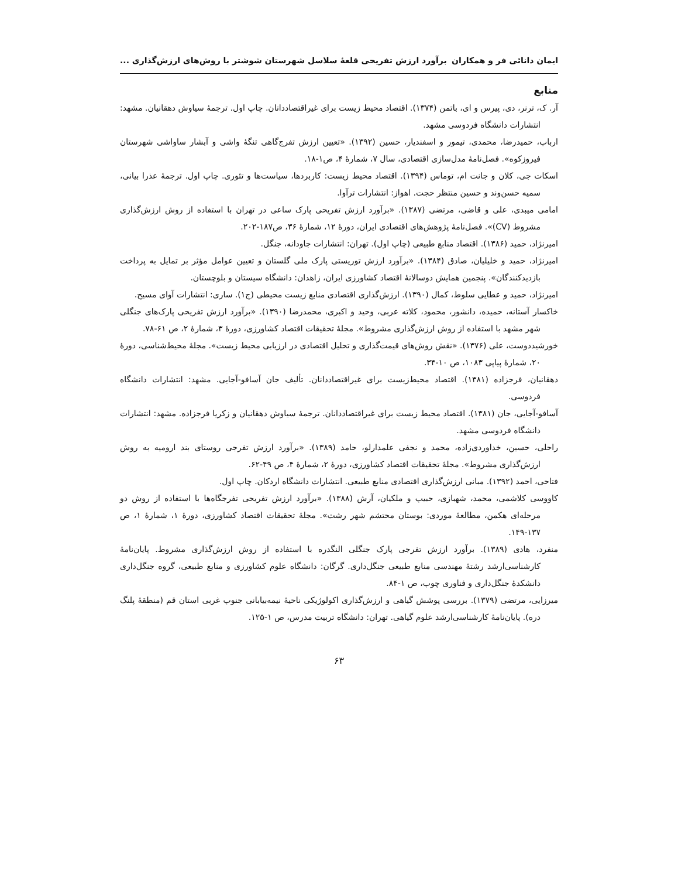ایمان دانائی فر و همکاران برآورد ارزش تفریحی قلعهٔ سلاسل شهرستان شوشتر با روش‌های ارزش‌گذاری ...
منابع
آر. ک، ترنر، دی، پیرس و ای، باتمن (۱۳۷۴). اقتصاد محیط زیست برای غیراقتصاددانان. چاپ اول. ترجمهٔ سیاوش دهقانیان. مشهد: انتشارات دانشگاه فردوسی مشهد.
ارباب، حمیدرضا، محمدی، تیمور و اسفندیار، حسین (۱۳۹۲). «تعیین ارزش تفرج‌گاهی تنگهٔ واشی و آبشار ساواشی شهرستان فیروزکوه». فصل‌نامهٔ مدل‌سازی اقتصادی، سال ۷، شمارهٔ ۴، ص۱-۱۸.
اسکات جی، کلان و جانت ام، توماس (۱۳۹۴). اقتصاد محیط زیست: کاربردها، سیاست‌ها و تئوری. چاپ اول. ترجمهٔ عذرا بیانی، سمیه حسن‌وند و حسین منتظر حجت. اهواز: انتشارات ترآوا.
امامی میبدی، علی و قاضی، مرتضی (۱۳۸۷). «برآورد ارزش تفریحی پارک ساعی در تهران با استفاده از روش ارزش‌گذاری مشروط (CV)». فصل‌نامهٔ پژوهش‌های اقتصادی ایران، دورهٔ ۱۲، شمارهٔ ۳۶، ص۱۸۷-۲۰۲.
امیرنژاد، حمید (۱۳۸۶). اقتصاد منابع طبیعی (چاپ اول). تهران: انتشارات جاودانه، جنگل.
امیرنژاد، حمید و خلیلیان، صادق (۱۳۸۴). «برآورد ارزش توریستی پارک ملی گلستان و تعیین عوامل مؤثر بر تمایل به پرداخت بازدیدکنندگان». پنجمین همایش دوسالانهٔ اقتصاد کشاورزی ایران، زاهدان: دانشگاه سیستان و بلوچستان.
امیرنژاد، حمید و عطایی سلوط، کمال (۱۳۹۰). ارزش‌گذاری اقتصادی منابع زیست محیطی (ج۱). ساری: انتشارات آوای مسیح.
خاکسار آستانه، حمیده، دانشور، محمود، کلاته عربی، وحید و اکبری، محمدرضا (۱۳۹۰). «برآورد ارزش تفریحی پارک‌های جنگلی شهر مشهد با استفاده از روش ارزش‌گذاری مشروط». مجلهٔ تحقیقات اقتصاد کشاورزی، دورهٔ ۳، شمارهٔ ۲، ص ۶۱-۷۸.
خورشیددوست، علی (۱۳۷۶). «نقش روش‌های قیمت‌گذاری و تحلیل اقتصادی در ارزیابی محیط زیست». مجلهٔ محیط‌شناسی، دورهٔ ۲۰، شمارهٔ پیاپی ۱۰۸۳، ص ۱۰-۳۴.
دهقانیان، فرجزاده (۱۳۸۱). اقتصاد محیط‌زیست برای غیراقتصاددانان. تألیف جان آسافو-آجایی. مشهد: انتشارات دانشگاه فردوسی.
آسافو-آجایی، جان (۱۳۸۱). اقتصاد محیط زیست برای غیراقتصاددانان. ترجمهٔ سیاوش دهقانیان و زکریا فرجزاده. مشهد: انتشارات دانشگاه فردوسی مشهد.
راحلی، حسین، خداوردی‌زاده، محمد و نجفی علمدارلو، حامد (۱۳۸۹). «برآورد ارزش تفرجی روستای بند ارومیه به روش ارزش‌گذاری مشروط». مجلهٔ تحقیقات اقتصاد کشاورزی، دورهٔ ۲، شمارهٔ ۴، ص ۴۹-۶۲.
فتاحی، احمد (۱۳۹۲). مبانی ارزش‌گذاری اقتصادی منابع طبیعی. انتشارات دانشگاه اردکان. چاپ اول.
کاووسی کلاشمی، محمد، شهبازی، حبیب و ملکیان، آرش (۱۳۸۸). «برآورد ارزش تفریحی تفرجگاه‌ها با استفاده از روش دو مرحله‌ای هکمن، مطالعهٔ موردی: بوستان محتشم شهر رشت». مجلهٔ تحقیقات اقتصاد کشاورزی، دورهٔ ۱، شمارهٔ ۱، ص ۱۳۷-۱۴۹.
منفرد، هادی (۱۳۸۹). برآورد ارزش تفرجی پارک جنگلی النگدره با استفاده از روش ارزش‌گذاری مشروط. پایان‌نامهٔ کارشناسی‌ارشد رشتهٔ مهندسی منابع طبیعی جنگل‌داری. گرگان: دانشگاه علوم کشاورزی و منابع طبیعی، گروه جنگل‌داری دانشکدهٔ جنگل‌داری و فناوری چوب، ص ۱-۸۴.
میرزایی، مرتضی (۱۳۷۹). بررسی پوشش گیاهی و ارزش‌گذاری اکولوژیکی ناحیهٔ نیمه‌بیابانی جنوب غربی استان قم (منطقهٔ پلنگ دره). پایان‌نامهٔ کارشناسی‌ارشد علوم گیاهی. تهران: دانشگاه تربیت مدرس، ص ۱-۱۲۵.
۶۳